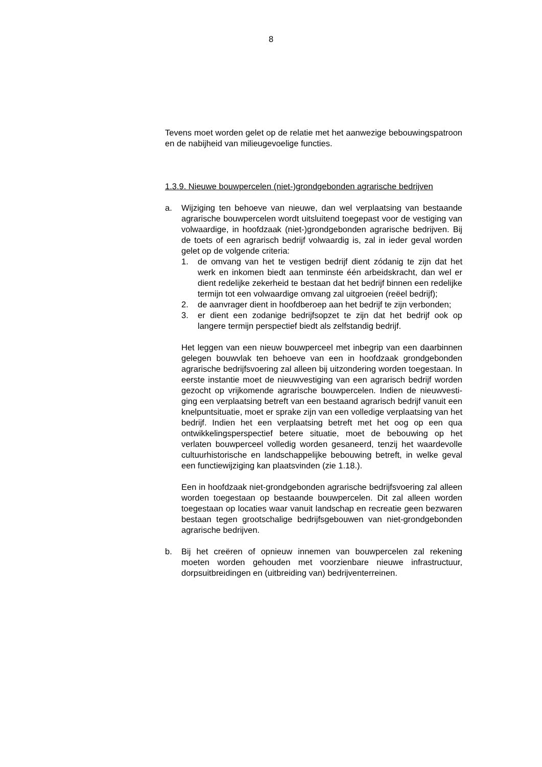8
Tevens moet worden gelet op de relatie met het aanwezige be­bouwingspatroon en de nabijheid van milieugevoelige functies.
1.3.9. Nieuwe bouwpercelen (niet-)grondgebonden agrarische be­drijven
a. Wijziging ten behoeve van nieuwe, dan wel verplaatsing van bestaande agrarische bouwpercelen wordt uitsluitend toege­past voor de vestiging van volwaardige, in hoofdzaak (niet-)grondgebonden agrarische bedrijven. Bij de toets of een agra­risch bedrijf volwaardig is, zal in ieder geval worden gelet op de volgende criteria:
1. de omvang van het te vestigen bedrijf dient zódanig te zijn dat het werk en inkomen biedt aan tenminste één arbeids­kracht, dan wel er dient redelijke zekerheid te bestaan dat het bedrijf binnen een redelijke termijn tot een volwaardige omvang zal uitgroeien (reëel bedrijf);
2. de aanvrager dient in hoofdberoep aan het bedrijf te zijn verbonden;
3. er dient een zodanige bedrijfsopzet te zijn dat het bedrijf ook op langere termijn perspectief biedt als zelfstandig be­drijf.
Het leggen van een nieuw bouwperceel met inbegrip van een daarbinnen gelegen bouwvlak ten behoeve van een in hoofd­zaak grondgebonden agrarische bedrijfsvoering zal alleen bij uitzondering worden toegestaan. In eerste instantie moet de nieuwvestiging van een agrarisch bedrijf worden gezocht op vrijkomende agrarische bouwpercelen. Indien de nieuwvesti­ging een verplaatsing betreft van een bestaand agrarisch be­drijf vanuit een knelpuntsituatie, moet er sprake zijn van een volledige verplaatsing van het bedrijf. Indien het een verplaat­sing betreft met het oog op een qua ontwikkelingsperspectief betere situatie, moet de bebouwing op het verlaten bouwper­ceel volledig worden gesaneerd, tenzij het waardevolle cul­tuurhistorische en landschappelijke bebouwing betreft, in wel­ke geval een functiewijziging kan plaatsvinden (zie 1.18.).
Een in hoofdzaak niet-grondgebonden agrarische bedrijfsvoe­ring zal alleen worden toegestaan op bestaande bouwperce­len. Dit zal alleen worden toegestaan op locaties waar vanuit landschap en recreatie geen bezwaren bestaan tegen groot­schalige bedrijfsgebouwen van niet-grondgebonden agrari­sche bedrijven.
b. Bij het creëren of opnieuw innemen van bouwpercelen zal re­kening moeten worden gehouden met voorzienbare nieuwe in­frastructuur, dorpsuitbreidingen en (uitbreiding van) bedrijven­terreinen.